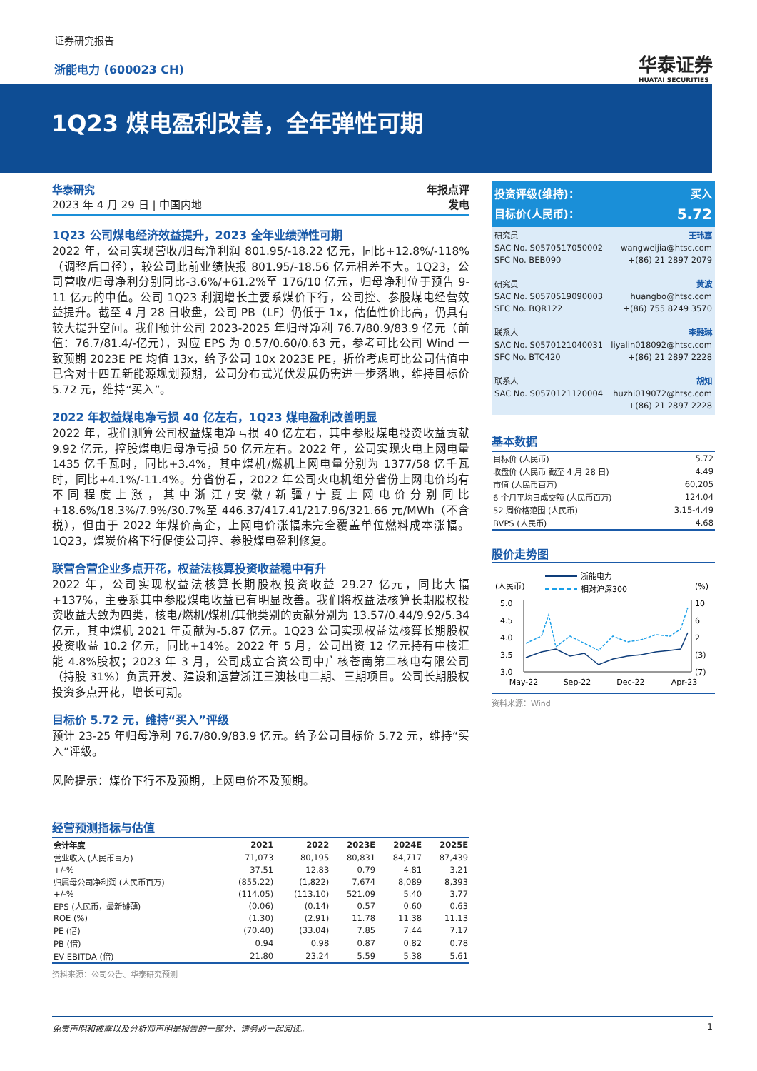证券研究报告
浙能电力 (600023 CH) 华泰证券
HUATAI SECURITIES
1Q23 煤电盈利改善，全年弹性可期
华泰研究
2023 年 4 月 29 日 | 中国内地
年报点评
发电
1Q23 公司煤电经济效益提升，2023 全年业绩弹性可期
2022 年，公司实现营收/归母净利润 801.95/-18.22 亿元，同比+12.8%/-118%（调整后口径），较公司此前业绩快报 801.95/-18.56 亿元相差不大。1Q23，公司营收/归母净利分别同比-3.6%/+61.2%至 176/10 亿元，归母净利位于预告 9-11 亿元的中值。公司 1Q23 利润增长主要系煤价下行，公司控、参股煤电经营效益提升。截至 4 月 28 日收盘，公司 PB（LF）仍低于 1x，估值性价比高，仍具有较大提升空间。我们预计公司 2023-2025 年归母净利 76.7/80.9/83.9 亿元（前值：76.7/81.4/-亿元），对应 EPS 为 0.57/0.60/0.63 元，参考可比公司 Wind 一致预期 2023E PE 均值 13x，给予公司 10x 2023E PE，折价考虑可比公司估值中已含对十四五新能源规划预期，公司分布式光伏发展仍需进一步落地，维持目标价 5.72 元，维持“买入”。
2022 年权益煤电净亏损 40 亿左右，1Q23 煤电盈利改善明显
2022 年，我们测算公司权益煤电净亏损 40 亿左右，其中参股煤电投资收益贡献 9.92 亿元，控股煤电归母净亏损 50 亿元左右。2022 年，公司实现火电上网电量 1435 亿千瓦时，同比+3.4%，其中煤机/燃机上网电量分别为 1377/58 亿千瓦时，同比+4.1%/-11.4%。分省份看，2022 年公司火电机组分省份上网电价均有不同程度上涨，其中浙江/安徽/新疆/宁夏上网电价分别同比+18.6%/18.3%/7.9%/30.7%至 446.37/417.41/217.96/321.66 元/MWh（不含税），但由于 2022 年煤价高企，上网电价涨幅未完全覆盖单位燃料成本涨幅。1Q23，煤炭价格下行促使公司控、参股煤电盈利修复。
联营合营企业多点开花，权益法核算投资收益稳中有升
2022 年，公司实现权益法核算长期股权投资收益 29.27 亿元，同比大幅+137%，主要系其中参股煤电收益已有明显改善。我们将权益法核算长期股权投资收益大致为四类，核电/燃机/煤机/其他类别的贡献分别为 13.57/0.44/9.92/5.34 亿元，其中煤机 2021 年贡献为-5.87 亿元。1Q23 公司实现权益法核算长期股权投资收益 10.2 亿元，同比+14%。2022 年 5 月，公司出资 12 亿元持有中核汇能 4.8%股权；2023 年 3 月，公司成立合资公司中广核苍南第二核电有限公司（持股 31%）负责开发、建设和运营浙江三澳核电二期、三期项目。公司长期股权投资多点开花，增长可期。
目标价 5.72 元，维持“买入”评级
预计 23-25 年归母净利 76.7/80.9/83.9 亿元。给予公司目标价 5.72 元，维持“买入”评级。
风险提示：煤价下行不及预期，上网电价不及预期。
经营预测指标与估值
| 会计年度 | 2021 | 2022 | 2023E | 2024E | 2025E |
| --- | --- | --- | --- | --- | --- |
| 营业收入 (人民币百万) | 71,073 | 80,195 | 80,831 | 84,717 | 87,439 |
| +/-% | 37.51 | 12.83 | 0.79 | 4.81 | 3.21 |
| 归属母公司净利润 (人民币百万) | (855.22) | (1,822) | 7,674 | 8,089 | 8,393 |
| +/-% | (114.05) | (113.10) | 521.09 | 5.40 | 3.77 |
| EPS (人民币，最新摊薄) | (0.06) | (0.14) | 0.57 | 0.60 | 0.63 |
| ROE (%) | (1.30) | (2.91) | 11.78 | 11.38 | 11.13 |
| PE (倍) | (70.40) | (33.04) | 7.85 | 7.44 | 7.17 |
| PB (倍) | 0.94 | 0.98 | 0.87 | 0.82 | 0.78 |
| EV EBITDA (倍) | 21.80 | 23.24 | 5.59 | 5.38 | 5.61 |
资料来源：公司公告、华泰研究预测
投资评级(维持)： 买入
目标价(人民币)： 5.72
研究员 王玮嘉
SAC No. S0570517050002 wangweijia@htsc.com
SFC No. BEB090 +(86) 21 2897 2079
研究员 黄波
SAC No. S0570519090003 huangbo@htsc.com
SFC No. BQR122 +(86) 755 8249 3570
联系人 李雅琳
SAC No. S0570121040031 liyalin018092@htsc.com
SFC No. BTC420 +(86) 21 2897 2228
联系人 胡知
SAC No. S0570121120004 huzhi019072@htsc.com
+(86) 21 2897 2228
基本数据
| 目标价 (人民币) | 5.72 |
| 收盘价 (人民币 截至 4 月 28 日) | 4.49 |
| 市值 (人民币百万) | 60,205 |
| 6 个月平均日成交额 (人民币百万) | 124.04 |
| 52 周价格范围 (人民币) | 3.15-4.49 |
| BVPS (人民币) | 4.68 |
股价走势图
浙能电力
相对沪深300
(人民币)
(%)
5.0
4.5
4.0
3.5
3.0
10
6
2
(3)
(7)
May-22
Sep-22
Dec-22
Apr-23
资料来源：Wind
免责声明和披露以及分析师声明是报告的一部分，请务必一起阅读。 1